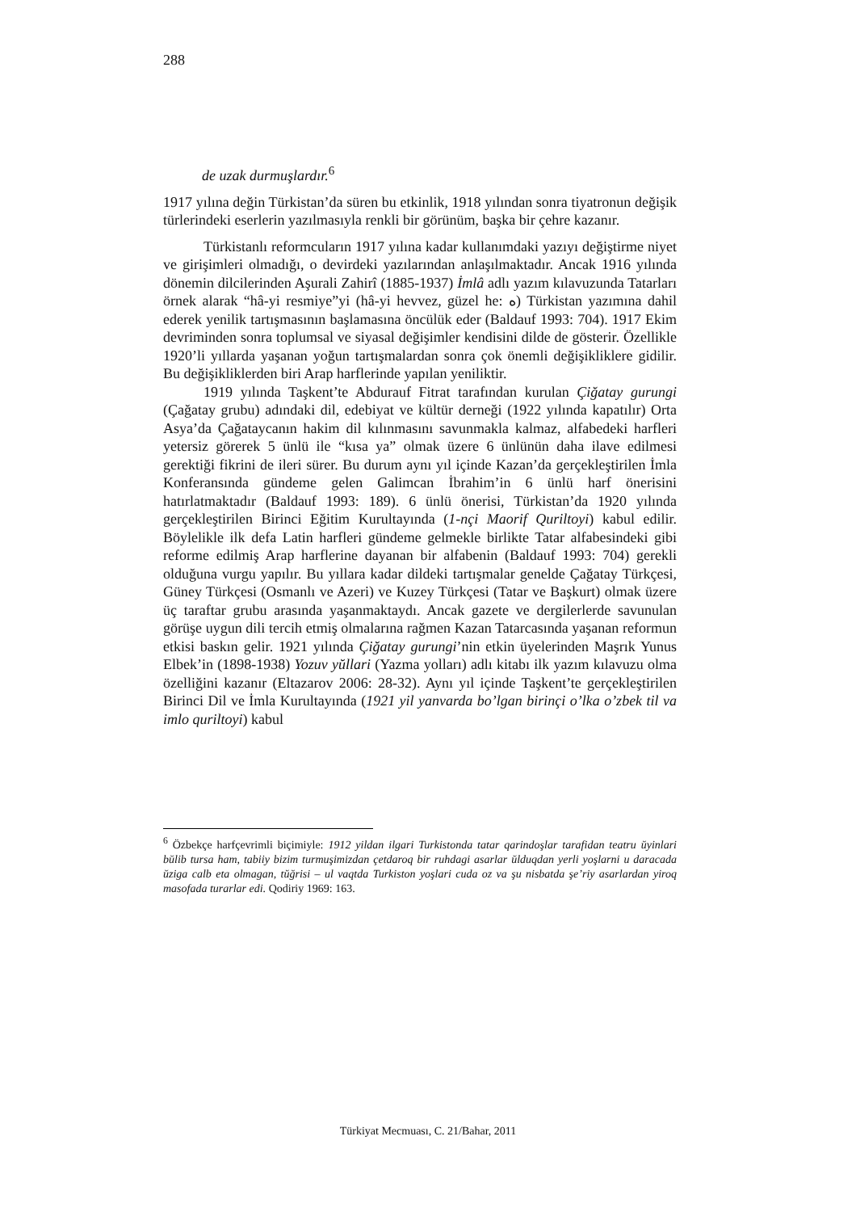288
de uzak durmuşlardır.<sup>6</sup>
1917 yılına değin Türkistan’da süren bu etkinlik, 1918 yılından sonra tiyatronun değişik türlerindeki eserlerin yazılmasıyla renkli bir görünüm, başka bir çehre kazanır.
Türkistanlı reformcuların 1917 yılına kadar kullanımdaki yazıyı değiştirme niyet ve girişimleri olmadığı, o devirdeki yazılarından anlaşılmaktadır. Ancak 1916 yılında dönemin dilcilerinden Aşurali Zahirî (1885-1937) İmlâ adlı yazım kılavuzunda Tatarları örnek alarak “hâ-yi resmiye”yi (hâ-yi hevvez, güzel he: ه) Türkistan yazımına dahil ederek yenilik tartışmasının başlamasına öncülük eder (Baldauf 1993: 704). 1917 Ekim devriminden sonra toplumsal ve siyasal değişimler kendisini dilde de gösterir. Özellikle 1920’li yıllarda yaşanan yoğun tartışmalardan sonra çok önemli değişikliklere gidilir. Bu değişikliklerden biri Arap harflerinde yapılan yeniliktir.
1919 yılında Taşkent’te Abdurauf Fitrat tarafından kurulan Çiğatay gurungi (Çağatay grubu) adındaki dil, edebiyat ve kültür derneği (1922 yılında kapatılır) Orta Asya’da Çağataycanın hakim dil kılınmasını savunmakla kalmaz, alfabedeki harfleri yetersiz görerek 5 ünlü ile “kısa ya” olmak üzere 6 ünlünün daha ilave edilmesi gerektiği fikrini de ileri sürer. Bu durum aynı yıl içinde Kazan’da gerçekleştirilen İmla Konferansında gündeme gelen Galimcan İbrahim’in 6 ünlü harf önerisini hatırlatmaktadır (Baldauf 1993: 189). 6 ünlü önerisi, Türkistan’da 1920 yılında gerçekleştirilen Birinci Eğitim Kurultayında (1-nçi Maorif Quriltoyi) kabul edilir. Böylelikle ilk defa Latin harfleri gündeme gelmekle birlikte Tatar alfabesindeki gibi reforme edilmiş Arap harflerine dayanan bir alfabenin (Baldauf 1993: 704) gerekli olduğuna vurgu yapılır. Bu yıllara kadar dildeki tartışmalar genelde Çağatay Türkçesi, Güney Türkçesi (Osmanlı ve Azeri) ve Kuzey Türkçesi (Tatar ve Başkurt) olmak üzere üç taraftar grubu arasında yaşanmaktaydı. Ancak gazete ve dergilerlerde savunulan görüşe uygun dili tercih etmiş olmalarına rağmen Kazan Tatarcasında yaşanan reformun etkisi baskın gelir. 1921 yılında Çiğatay gurungi’nin etkin üyelerinden Maşrık Yunus Elbek’in (1898-1938) Yozuv yŭllari (Yazma yolları) adlı kitabı ilk yazım kılavuzu olma özelliğini kazanır (Eltazarov 2006: 28-32). Aynı yıl içinde Taşkent’te gerçekleştirilen Birinci Dil ve İmla Kurultayında (1921 yil yanvarda bo’lgan birinçi o’lka o’zbek til va imlo quriltoyi) kabul
<sup>6</sup> Özbekçe harfçevrimli biçimiyle: 1912 yildan ilgari Turkistonda tatar qarindoşlar tarafidan teatru ŭyinlari bŭlib tursa ham, tabiiy bizim turmuşimizdan çetdaroq bir ruhdagi asarlar ŭlduqdan yerli yoşlarni u daracada ŭziga calb eta olmagan, tŭğrisi – ul vaqtda Turkiston yoşlari cuda oz va şu nisbatda şe’riy asarlardan yiroq masofada turarlar edi. Qodiriy 1969: 163.
Türkiyat Mecmuası, C. 21/Bahar, 2011